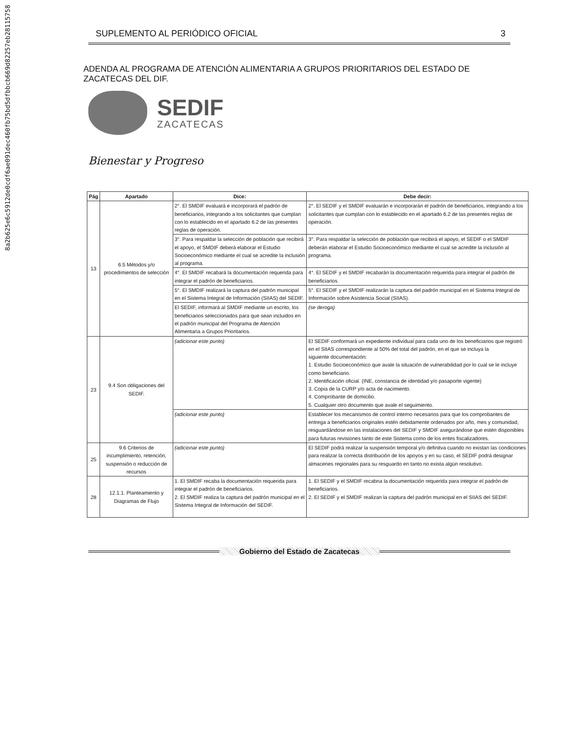8a2b625e6c5912de0cdf6ae091dec460fb75bd5dfbbcb669d82257eb28115758
SUPLEMENTO AL PERIÓDICO OFICIAL 3
ADENDA AL PROGRAMA DE ATENCIÓN ALIMENTARIA A GRUPOS PRIORITARIOS DEL ESTADO DE ZACATECAS DEL DIF.
SEDIF
ZACATECAS
Bienestar y Progreso
| Pág | Apartado | Dice: | Debe decir: |
| --- | --- | --- | --- |
| 13 | 6.5 Métodos y/o procedimientos de selección | 2°. El SMDIF evaluará e incorporará el padrón de beneficiarios, integrando a los solicitantes que cumplan con lo establecido en el apartado 6.2 de las presentes reglas de operación. | 2°. El SEDIF y el SMDIF evaluarán e incorporarán el padrón de beneficiarios, integrando a los solicitantes que cumplan con lo establecido en el apartado 6.2 de las presentes reglas de operación. |
| | | 3°. Para respaldar la selección de población que recibirá el apoyo, el SMDIF deberá elaborar el Estudio Socioeconómico mediante el cual se acredite la inclusión al programa. | 3°. Para respaldar la selección de población que recibirá el apoyo, el SEDIF o el SMDIF deberán elaborar el Estudio Socioeconómico mediante el cual se acredite la inclusión al programa. |
| | | 4°. El SMDIF recabará la documentación requerida para integrar el padrón de beneficiarios. | 4°. El SEDIF y el SMDIF recabarán la documentación requerida para integrar el padrón de beneficiarios. |
| | | 5°. El SMDIF realizará la captura del padrón municipal en el Sistema Integral de Información (SIIAS) del SEDIF. | 5°. El SEDIF y el SMDIF realizarán la captura del padrón municipal en el Sistema Integral de Información sobre Asistencia Social (SIIAS). |
| | | El SEDIF, informará al SMDIF mediante un escrito, los beneficiarios seleccionados para que sean incluidos en el padrón municipal del Programa de Atención Alimentaria a Grupos Prioritarios. | (se deroga) |
| 23 | 9.4 Son obligaciones del SEDIF. | (adicionar este punto) | El SEDIF conformará un expediente individual para cada uno de los beneficiarios que registró en el SIIAS correspondiente al 50% del total del padrón, en el que se incluya la siguiente documentación: 1. Estudio Socioeconómico que avale la situación de vulnerabilidad por lo cual se le incluye como beneficiario. 2. Identificación oficial. (INE, constancia de identidad y/o pasaporte vigente) 3. Copia de la CURP y/o acta de nacimiento. 4. Comprobante de domicilio. 5. Cualquier otro documento que avale el seguimiento. |
| | | (adicionar este punto) | Establecer los mecanismos de control interno necesarios para que los comprobantes de entrega a beneficiarios originales estén debidamente ordenados por año, mes y comunidad, resguardándose en las instalaciones del SEDIF y SMDIF asegurándose que estén disponibles para futuras revisiones tanto de este Sistema como de los entes fiscalizadores. |
| 25 | 9.6 Criterios de incumplimiento, retención, suspensión o reducción de recursos | (adicionar este punto) | El SEDIF podrá realizar la suspensión temporal y/o definitva cuando no existan las condiciones para realizar la correcta distribución de los apoyos y en su caso, el SEDIF podrá designar almacenes regionales para su resguardo en tanto no exista algún resolutivo. |
| 28 | 12.1.1. Planteamiento y Diagramas de Flujo | 1. El SMDIF recaba la documentación requerida para integrar el padrón de beneficiarios. 2. El SMDIF realiza la captura del padrón municipal en el Sistema Integral de Información del SEDIF. | 1. El SEDIF y el SMDIF recabna la documentación requerida para integrar el padrón de beneficiarios. 2. El SEDIF y el SMDIF realizan la captura del padrón municipal en el SIIAS del SEDIF. |
Gobierno del Estado de Zacatecas